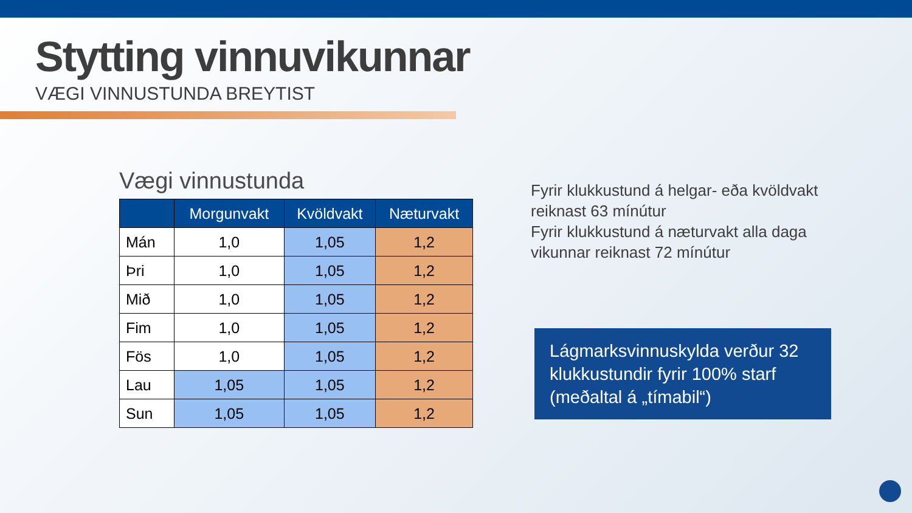Stytting vinnuvikunnar
VÆGI VINNUSTUNDA BREYTIST
Vægi vinnustunda
| | Morgunvakt | Kvöldvakt | Næturvakt |
| --- | --- | --- | --- |
| Mán | 1,0 | 1,05 | 1,2 |
| Þri | 1,0 | 1,05 | 1,2 |
| Mið | 1,0 | 1,05 | 1,2 |
| Fim | 1,0 | 1,05 | 1,2 |
| Fös | 1,0 | 1,05 | 1,2 |
| Lau | 1,05 | 1,05 | 1,2 |
| Sun | 1,05 | 1,05 | 1,2 |
Fyrir klukkustund á helgar- eða kvöldvakt reiknast 63 mínútur
Fyrir klukkustund á næturvakt alla daga vikunnar reiknast 72 mínútur
Lágmarksvinnuskylda verður 32 klukkustundir fyrir 100% starf (meðaltal á „tímabil“)